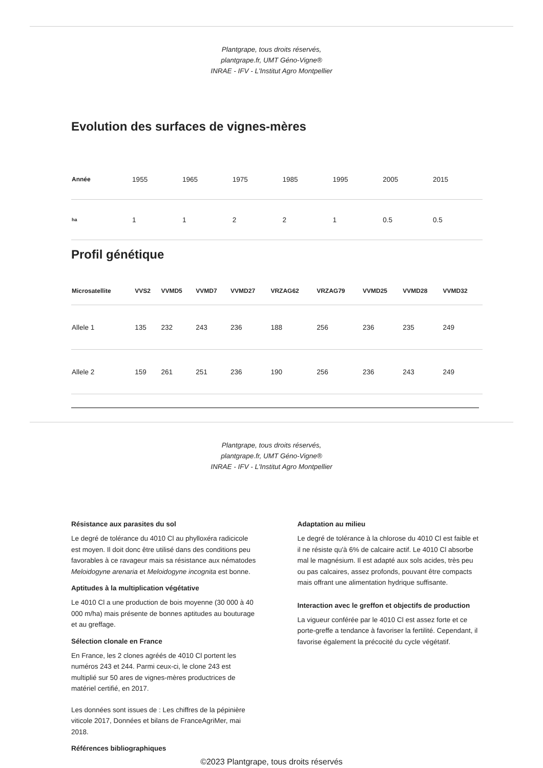Plantgrape, tous droits réservés,
plantgrape.fr, UMT Géno-Vigne®
INRAE - IFV - L'Institut Agro Montpellier
Evolution des surfaces de vignes-mères
| Année | 1955 | 1965 | 1975 | 1985 | 1995 | 2005 | 2015 |
| ha | 1 | 1 | 2 | 2 | 1 | 0.5 | 0.5 |
Profil génétique
| Microsatellite | VVS2 | VVMD5 | VVMD7 | VVMD27 | VRZAG62 | VRZAG79 | VVMD25 | VVMD28 | VVMD32 |
| --- | --- | --- | --- | --- | --- | --- | --- | --- | --- |
| Allele 1 | 135 | 232 | 243 | 236 | 188 | 256 | 236 | 235 | 249 |
| Allele 2 | 159 | 261 | 251 | 236 | 190 | 256 | 236 | 243 | 249 |
Plantgrape, tous droits réservés,
plantgrape.fr, UMT Géno-Vigne®
INRAE - IFV - L'Institut Agro Montpellier
Résistance aux parasites du sol
Le degré de tolérance du 4010 Cl au phylloxéra radicicole est moyen. Il doit donc être utilisé dans des conditions peu favorables à ce ravageur mais sa résistance aux nématodes Meloidogyne arenaria et Meloidogyne incognita est bonne.
Aptitudes à la multiplication végétative
Le 4010 Cl a une production de bois moyenne (30 000 à 40 000 m/ha) mais présente de bonnes aptitudes au bouturage et au greffage.
Sélection clonale en France
En France, les 2 clones agréés de 4010 Cl portent les numéros 243 et 244. Parmi ceux-ci, le clone 243 est multiplié sur 50 ares de vignes-mères productrices de matériel certifié, en 2017.
Les données sont issues de : Les chiffres de la pépinière viticole 2017, Données et bilans de FranceAgriMer, mai 2018.
Références bibliographiques
Adaptation au milieu
Le degré de tolérance à la chlorose du 4010 Cl est faible et il ne résiste qu'à 6% de calcaire actif. Le 4010 Cl absorbe mal le magnésium. Il est adapté aux sols acides, très peu ou pas calcaires, assez profonds, pouvant être compacts mais offrant une alimentation hydrique suffisante.
Interaction avec le greffon et objectifs de production
La vigueur conférée par le 4010 Cl est assez forte et ce porte-greffe a tendance à favoriser la fertilité. Cependant, il favorise également la précocité du cycle végétatif.
©2023 Plantgrape, tous droits réservés